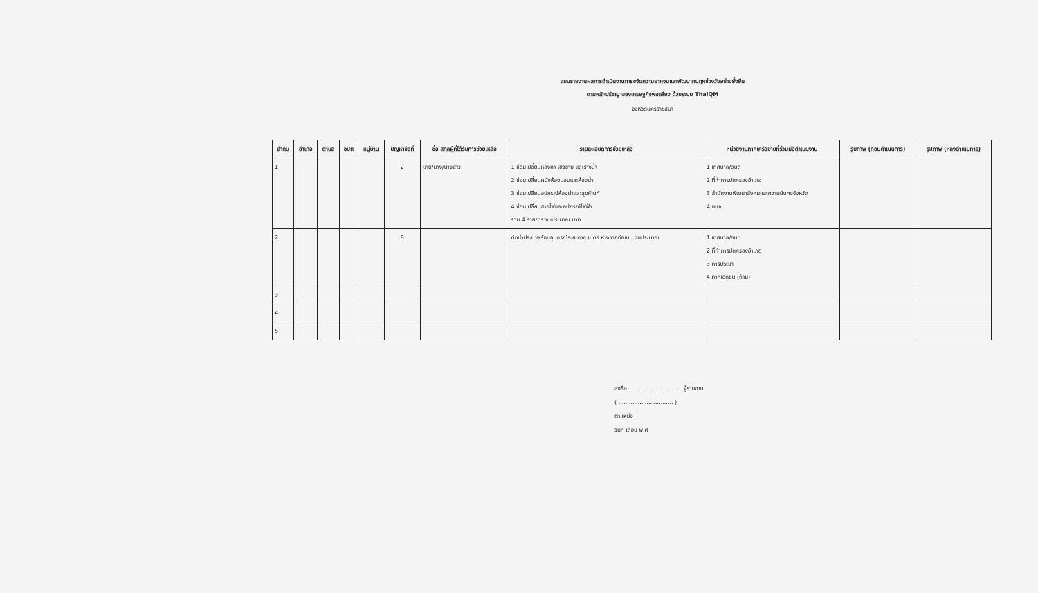แบบรายงานผลการดำเนินงานการขจัดความยากจนและพัฒนาคนทุกช่วงวัยอย่างยั่งยืน
ตามหลักปรัชญาของเศรษฐกิจพอเพียง ด้วยระบบ ThaiQM
จังหวัดนครราชสีมา
| ลำดับ | อำเภอ | ตำบล | อปท | หมู่บ้าน | ปัญหาข้อที่ | ชื่อ สกุลผู้ที่ได้รับการช่วยเหลือ | รายละเอียดการช่วยเหลือ | หน่วยงานภาคีเครือข่ายที่ร่วมมือดำเนินงาน | รูปภาพ (ก่อนดำเนินการ) | รูปภาพ (หลังดำเนินการ) |
| --- | --- | --- | --- | --- | --- | --- | --- | --- | --- | --- |
| 1 | | | | | 2 | นาย/นาง/นางสาว | 1 ซ่อมเปลี่ยนหลังคา เชิงชาย และรางน้ำ 2 ซ่อมเปลี่ยนผนังห้องนอนและห้องน้ำ 3 ซ่อมเปลี่ยนอุปกรณ์ห้องน้ำและสุขภัณฑ์ 4 ซ่อมเปลี่ยนสายไฟและอุปกรณ์ไฟฟ้า รวม 4 รายการ งบประมาณ บาท | 1 เทศบาล/อบต 2 ที่ทำการปกครองอำเภอ 3 สำนักงานพัฒนาสังคมและความมั่นคงจังหวัด 4 อบจ | | |
| 2 | | | | | 8 | | ต่อน้ำประปาพร้อมอุปกรณ์ระยะทาง เมตร ห่างจากท่อเมน งบประมาณ | 1 เทศบาล/อบต 2 ที่ทำการปกครองอำเภอ 3 การประปา 4 ภาคเอกชน (ถ้ามี) | | |
| 3 | | | | | | | | | | |
| 4 | | | | | | | | | | |
| 5 | | | | | | | | | | |
ลงชื่อ .............................. ผู้รายงาน
( ............................... )
ตำแหน่ง
วันที่ เดือน พ.ศ